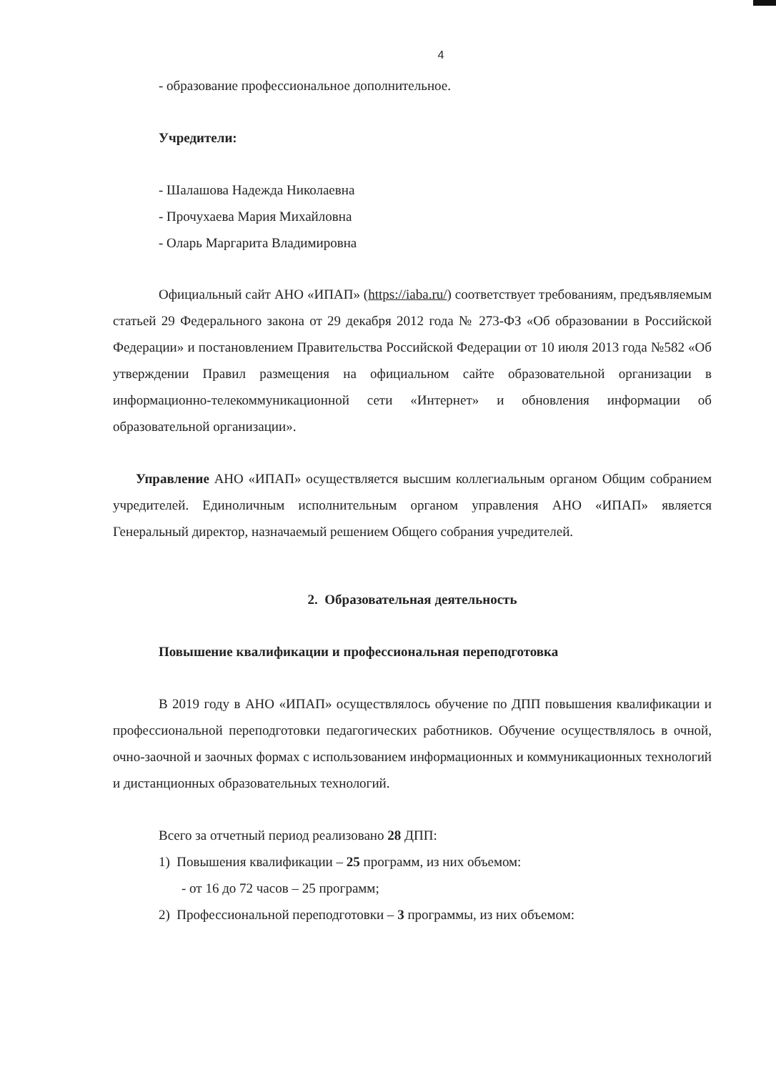4
- образование профессиональное дополнительное.
Учредители:
- Шалашова Надежда Николаевна
- Прочухаева Мария Михайловна
- Оларь Маргарита Владимировна
Официальный сайт АНО «ИПАП» (https://iaba.ru/) соответствует требованиям, предъявляемым статьей 29 Федерального закона от 29 декабря 2012 года № 273-ФЗ «Об образовании в Российской Федерации» и постановлением Правительства Российской Федерации от 10 июля 2013 года №582 «Об утверждении Правил размещения на официальном сайте образовательной организации в информационно-телекоммуникационной сети «Интернет» и обновления информации об образовательной организации».
Управление АНО «ИПАП» осуществляется высшим коллегиальным органом Общим собранием учредителей. Единоличным исполнительным органом управления АНО «ИПАП» является Генеральный директор, назначаемый решением Общего собрания учредителей.
2. Образовательная деятельность
Повышение квалификации и профессиональная переподготовка
В 2019 году в АНО «ИПАП» осуществлялось обучение по ДПП повышения квалификации и профессиональной переподготовки педагогических работников. Обучение осуществлялось в очной, очно-заочной и заочных формах с использованием информационных и коммуникационных технологий и дистанционных образовательных технологий.
Всего за отчетный период реализовано 28 ДПП:
1) Повышения квалификации – 25 программ, из них объемом:
- от 16 до 72 часов – 25 программ;
2) Профессиональной переподготовки – 3 программы, из них объемом: